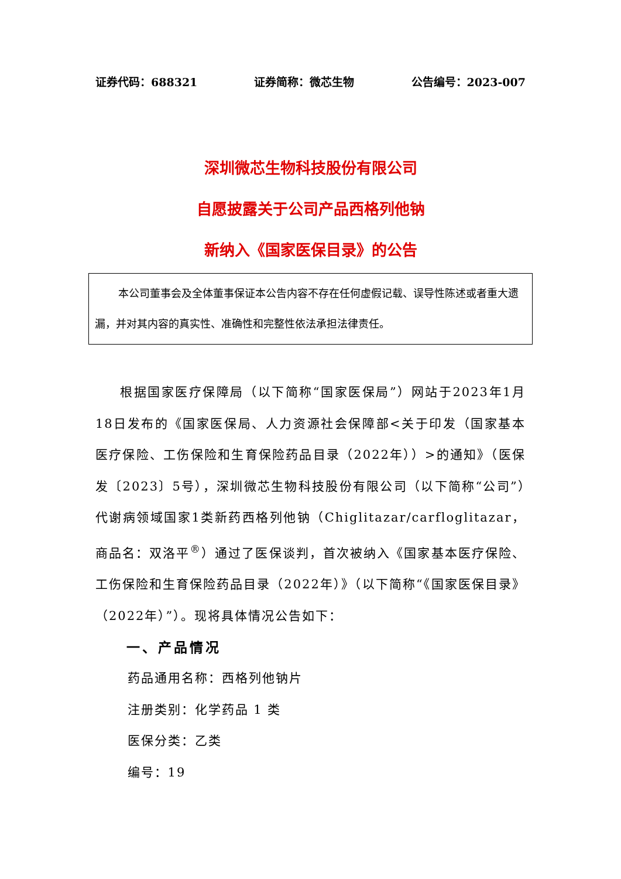证券代码：688321 证券简称：微芯生物 公告编号：2023-007
深圳微芯生物科技股份有限公司
自愿披露关于公司产品西格列他钠
新纳入《国家医保目录》的公告
本公司董事会及全体董事保证本公告内容不存在任何虚假记载、误导性陈述或者重大遗漏，并对其内容的真实性、准确性和完整性依法承担法律责任。
根据国家医疗保障局（以下简称“国家医保局”）网站于2023年1月18日发布的《国家医保局、人力资源社会保障部<关于印发（国家基本医疗保险、工伤保险和生育保险药品目录（2022年））>的通知》（医保发〔2023〕5号），深圳微芯生物科技股份有限公司（以下简称“公司”）代谢病领域国家1类新药西格列他钠（Chiglitazar/carfloglitazar，商品名：双洛平<sup>®</sup>）通过了医保谈判，首次被纳入《国家基本医疗保险、工伤保险和生育保险药品目录（2022年）》（以下简称“《国家医保目录》（2022年）”）。现将具体情况公告如下：
一、产品情况
药品通用名称：西格列他钠片
注册类别：化学药品 1 类
医保分类：乙类
编号：19